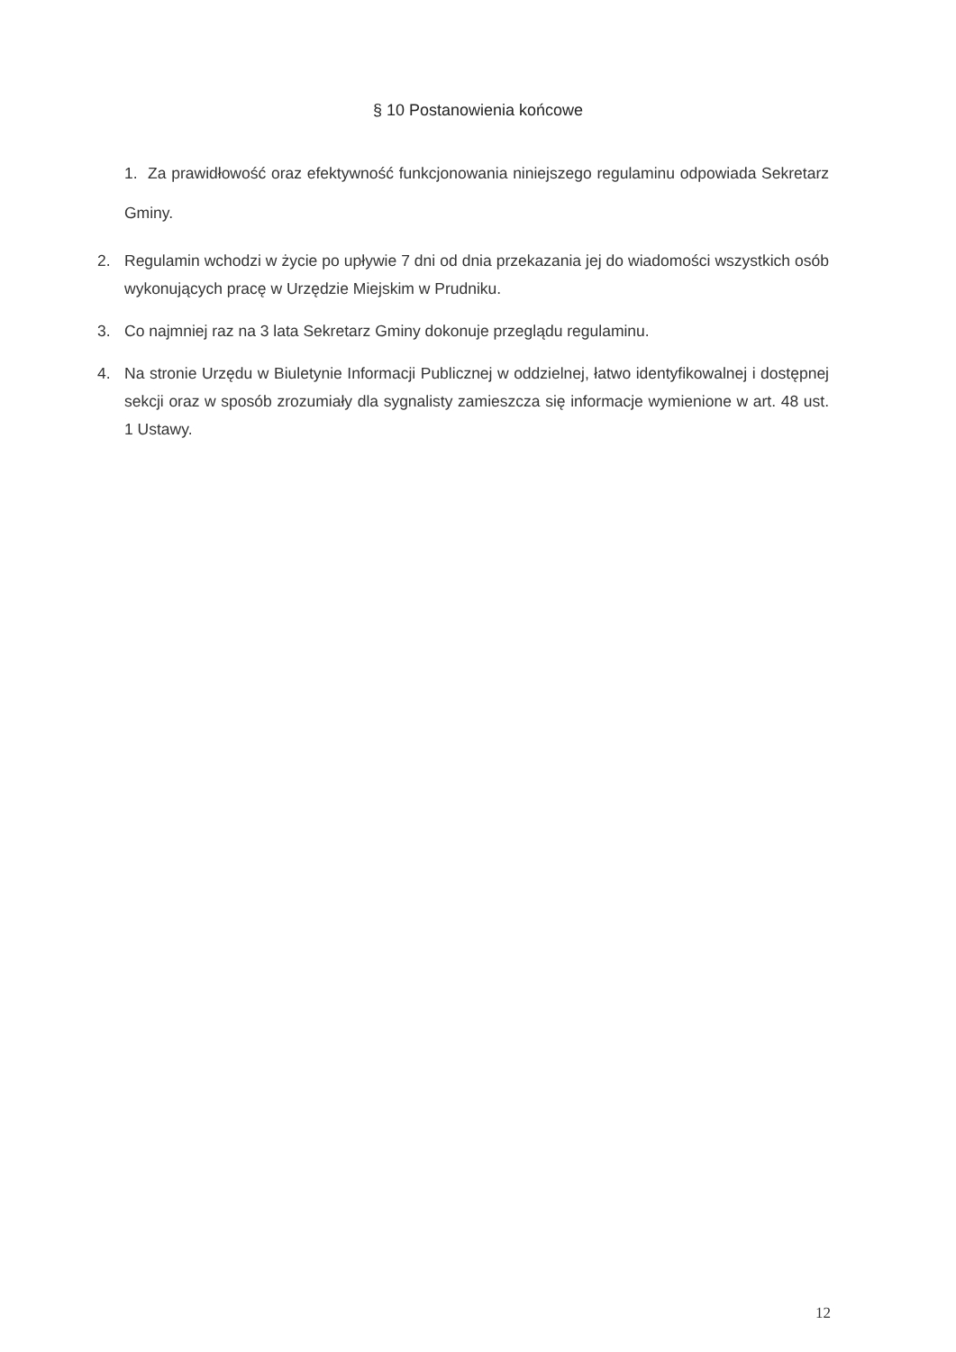§ 10 Postanowienia końcowe
1. Za prawidłowość oraz efektywność funkcjonowania niniejszego regulaminu odpowiada Sekretarz Gminy.
2. Regulamin wchodzi w życie po upływie 7 dni od dnia przekazania jej do wiadomości wszystkich osób wykonujących pracę w Urzędzie Miejskim w Prudniku.
3. Co najmniej raz na 3 lata Sekretarz Gminy dokonuje przeglądu regulaminu.
4. Na stronie Urzędu w Biuletynie Informacji Publicznej w oddzielnej, łatwo identyfikowalnej i dostępnej sekcji oraz w sposób zrozumiały dla sygnalisty zamieszcza się informacje wymienione w art. 48 ust. 1 Ustawy.
12